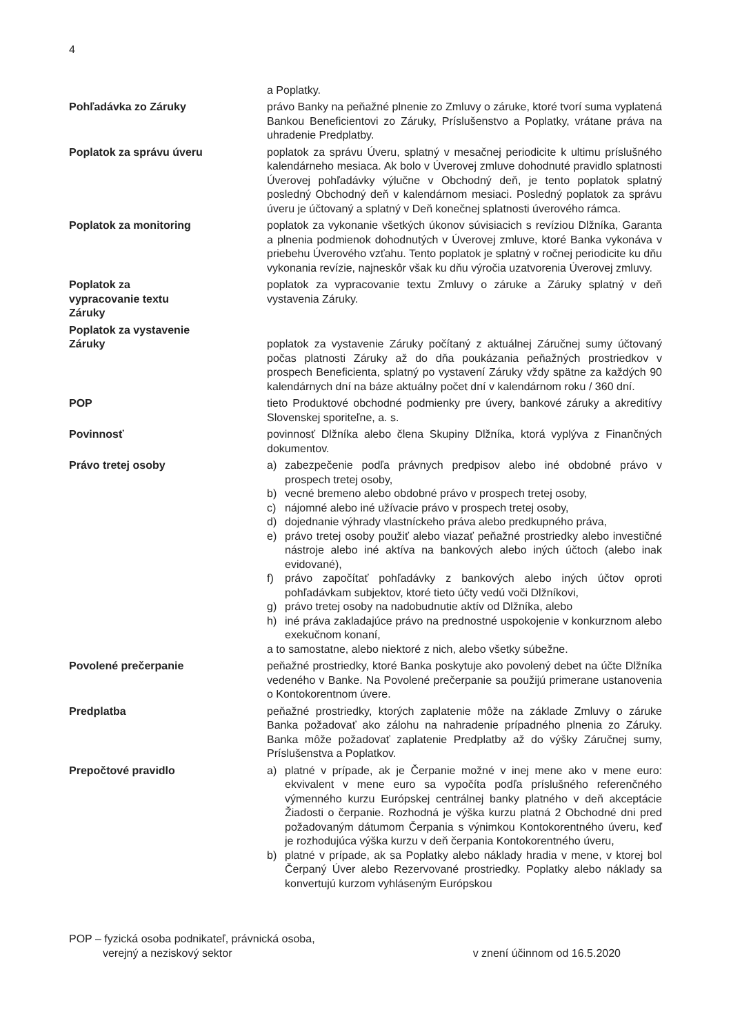4
a Poplatky.
Pohľadávka zo Záruky právo Banky na peňažné plnenie zo Zmluvy o záruke, ktoré tvorí suma vyplatená Bankou Beneficientovi zo Záruky, Príslušenstvo a Poplatky, vrátane práva na uhradenie Predplatby.
Poplatok za správu úveru poplatok za správu Úveru, splatný v mesačnej periodicite k ultimu príslušného kalendárneho mesiaca. Ak bolo v Úverovej zmluve dohodnuté pravidlo splatnosti Úverovej pohľadávky výlučne v Obchodný deň, je tento poplatok splatný posledný Obchodný deň v kalendárnom mesiaci. Posledný poplatok za správu úveru je účtovaný a splatný v Deň konečnej splatnosti úverového rámca.
Poplatok za monitoring poplatok za vykonanie všetkých úkonov súvisiacich s revíziou Dlžníka, Garanta a plnenia podmienok dohodnutých v Úverovej zmluve, ktoré Banka vykonáva v priebehu Úverového vzťahu. Tento poplatok je splatný v ročnej periodicite ku dňu vykonania revízie, najneskôr však ku dňu výročia uzatvorenia Úverovej zmluvy.
Poplatok za
vypracovanie textu
Záruky
poplatok za vypracovanie textu Zmluvy o záruke a Záruky splatný v deň vystavenia Záruky.
Poplatok za vystavenie
Záruky
poplatok za vystavenie Záruky počítaný z aktuálnej Záručnej sumy účtovaný počas platnosti Záruky až do dňa poukázania peňažných prostriedkov v prospech Beneficienta, splatný po vystavení Záruky vždy spätne za každých 90 kalendárnych dní na báze aktuálny počet dní v kalendárnom roku / 360 dní.
POP tieto Produktové obchodné podmienky pre úvery, bankové záruky a akreditívy Slovenskej sporiteľne, a. s.
Povinnosť povinnosť Dlžníka alebo člena Skupiny Dlžníka, ktorá vyplýva z Finančných dokumentov.
Právo tretej osoby a) zabezpečenie podľa právnych predpisov alebo iné obdobné právo v prospech tretej osoby,
b) vecné bremeno alebo obdobné právo v prospech tretej osoby,
c) nájomné alebo iné užívacie právo v prospech tretej osoby,
d) dojednanie výhrady vlastníckeho práva alebo predkupného práva,
e) právo tretej osoby použiť alebo viazať peňažné prostriedky alebo investičné nástroje alebo iné aktíva na bankových alebo iných účtoch (alebo inak evidované),
f) právo započítať pohľadávky z bankových alebo iných účtov oproti pohľadávkam subjektov, ktoré tieto účty vedú voči Dlžníkovi,
g) právo tretej osoby na nadobudnutie aktív od Dlžníka, alebo
h) iné práva zakladajúce právo na prednostné uspokojenie v konkurznom alebo exekučnom konaní,
a to samostatne, alebo niektoré z nich, alebo všetky súbežne.
Povolené prečerpanie peňažné prostriedky, ktoré Banka poskytuje ako povolený debet na účte Dlžníka vedeného v Banke. Na Povolené prečerpanie sa použijú primerane ustanovenia o Kontokorentnom úvere.
Predplatba peňažné prostriedky, ktorých zaplatenie môže na základe Zmluvy o záruke Banka požadovať ako zálohu na nahradenie prípadného plnenia zo Záruky. Banka môže požadovať zaplatenie Predplatby až do výšky Záručnej sumy, Príslušenstva a Poplatkov.
Prepočtové pravidlo a) platné v prípade, ak je Čerpanie možné v inej mene ako v mene euro: ekvivalent v mene euro sa vypočíta podľa príslušného referenčného výmenného kurzu Európskej centrálnej banky platného v deň akceptácie Žiadosti o čerpanie. Rozhodná je výška kurzu platná 2 Obchodné dni pred požadovaným dátumom Čerpania s výnimkou Kontokorentného úveru, keď je rozhodujúca výška kurzu v deň čerpania Kontokorentného úveru,
b) platné v prípade, ak sa Poplatky alebo náklady hradia v mene, v ktorej bol Čerpaný Úver alebo Rezervované prostriedky. Poplatky alebo náklady sa konvertujú kurzom vyhláseným Európskou
POP – fyzická osoba podnikateľ, právnická osoba,
verejný a neziskový sektor
v znení účinnom od 16.5.2020